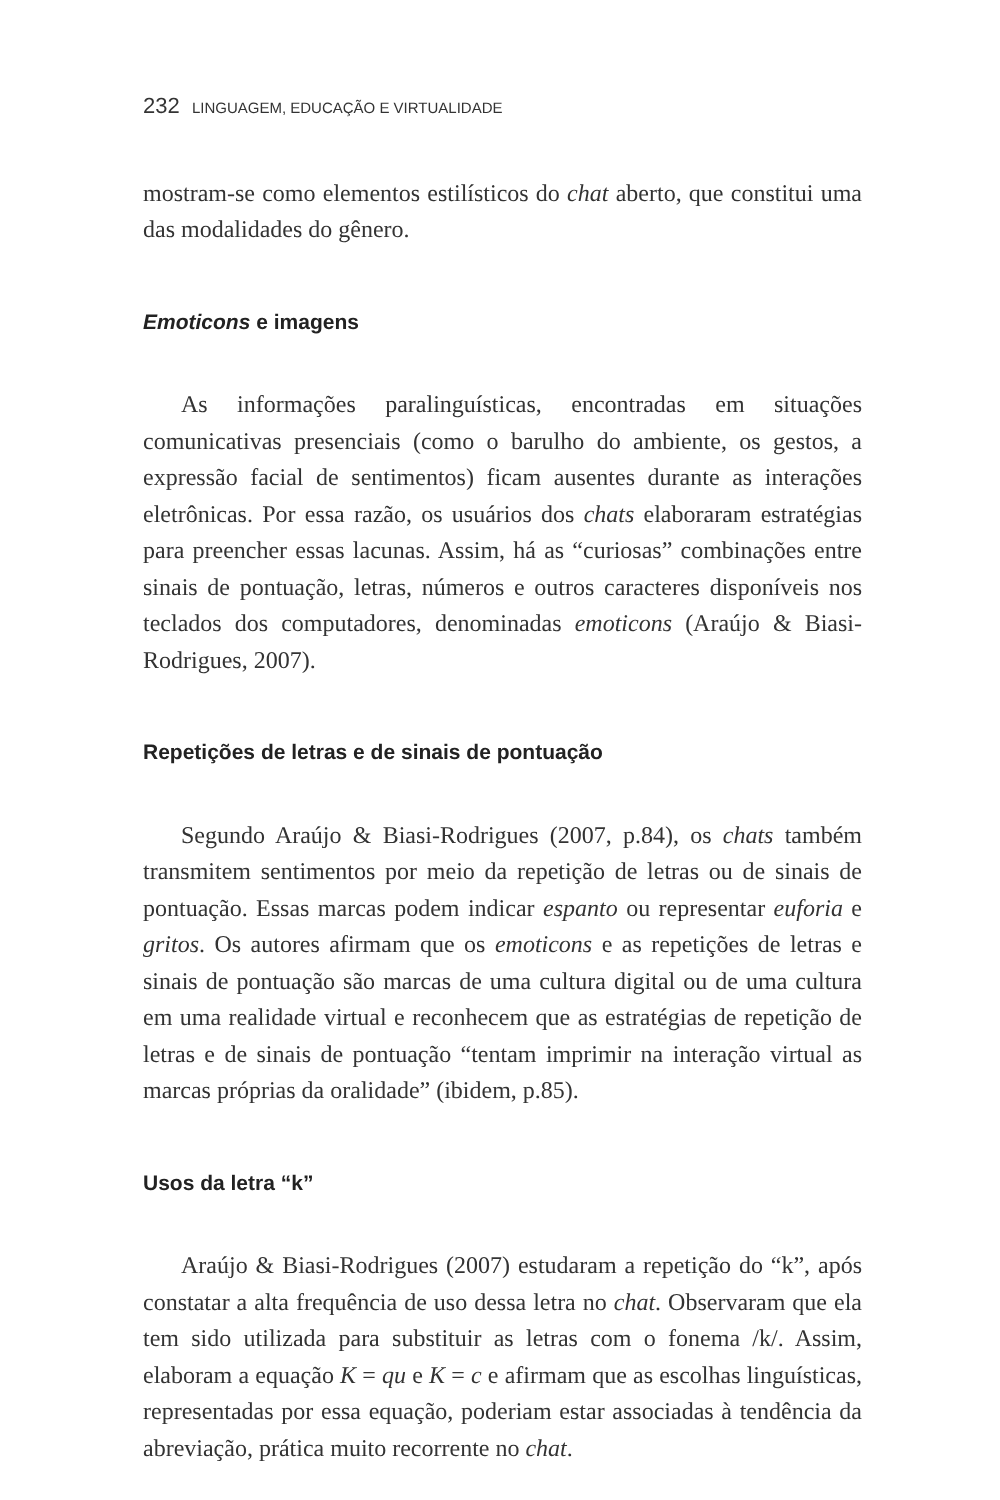232 LINGUAGEM, EDUCAÇÃO E VIRTUALIDADE
mostram-se como elementos estilísticos do chat aberto, que constitui uma das modalidades do gênero.
Emoticons e imagens
As informações paralinguísticas, encontradas em situações comunicativas presenciais (como o barulho do ambiente, os gestos, a expressão facial de sentimentos) ficam ausentes durante as interações eletrônicas. Por essa razão, os usuários dos chats elaboraram estratégias para preencher essas lacunas. Assim, há as “curiosas” combinações entre sinais de pontuação, letras, números e outros caracteres disponíveis nos teclados dos computadores, denominadas emoticons (Araújo & Biasi-Rodrigues, 2007).
Repetições de letras e de sinais de pontuação
Segundo Araújo & Biasi-Rodrigues (2007, p.84), os chats também transmitem sentimentos por meio da repetição de letras ou de sinais de pontuação. Essas marcas podem indicar espanto ou representar euforia e gritos. Os autores afirmam que os emoticons e as repetições de letras e sinais de pontuação são marcas de uma cultura digital ou de uma cultura em uma realidade virtual e reconhecem que as estratégias de repetição de letras e de sinais de pontuação “tentam imprimir na interação virtual as marcas próprias da oralidade” (ibidem, p.85).
Usos da letra “k”
Araújo & Biasi-Rodrigues (2007) estudaram a repetição do “k”, após constatar a alta frequência de uso dessa letra no chat. Observaram que ela tem sido utilizada para substituir as letras com o fonema /k/. Assim, elaboram a equação K = qu e K = c e afirmam que as escolhas linguísticas, representadas por essa equação, poderiam estar associadas à tendência da abreviação, prática muito recorrente no chat.